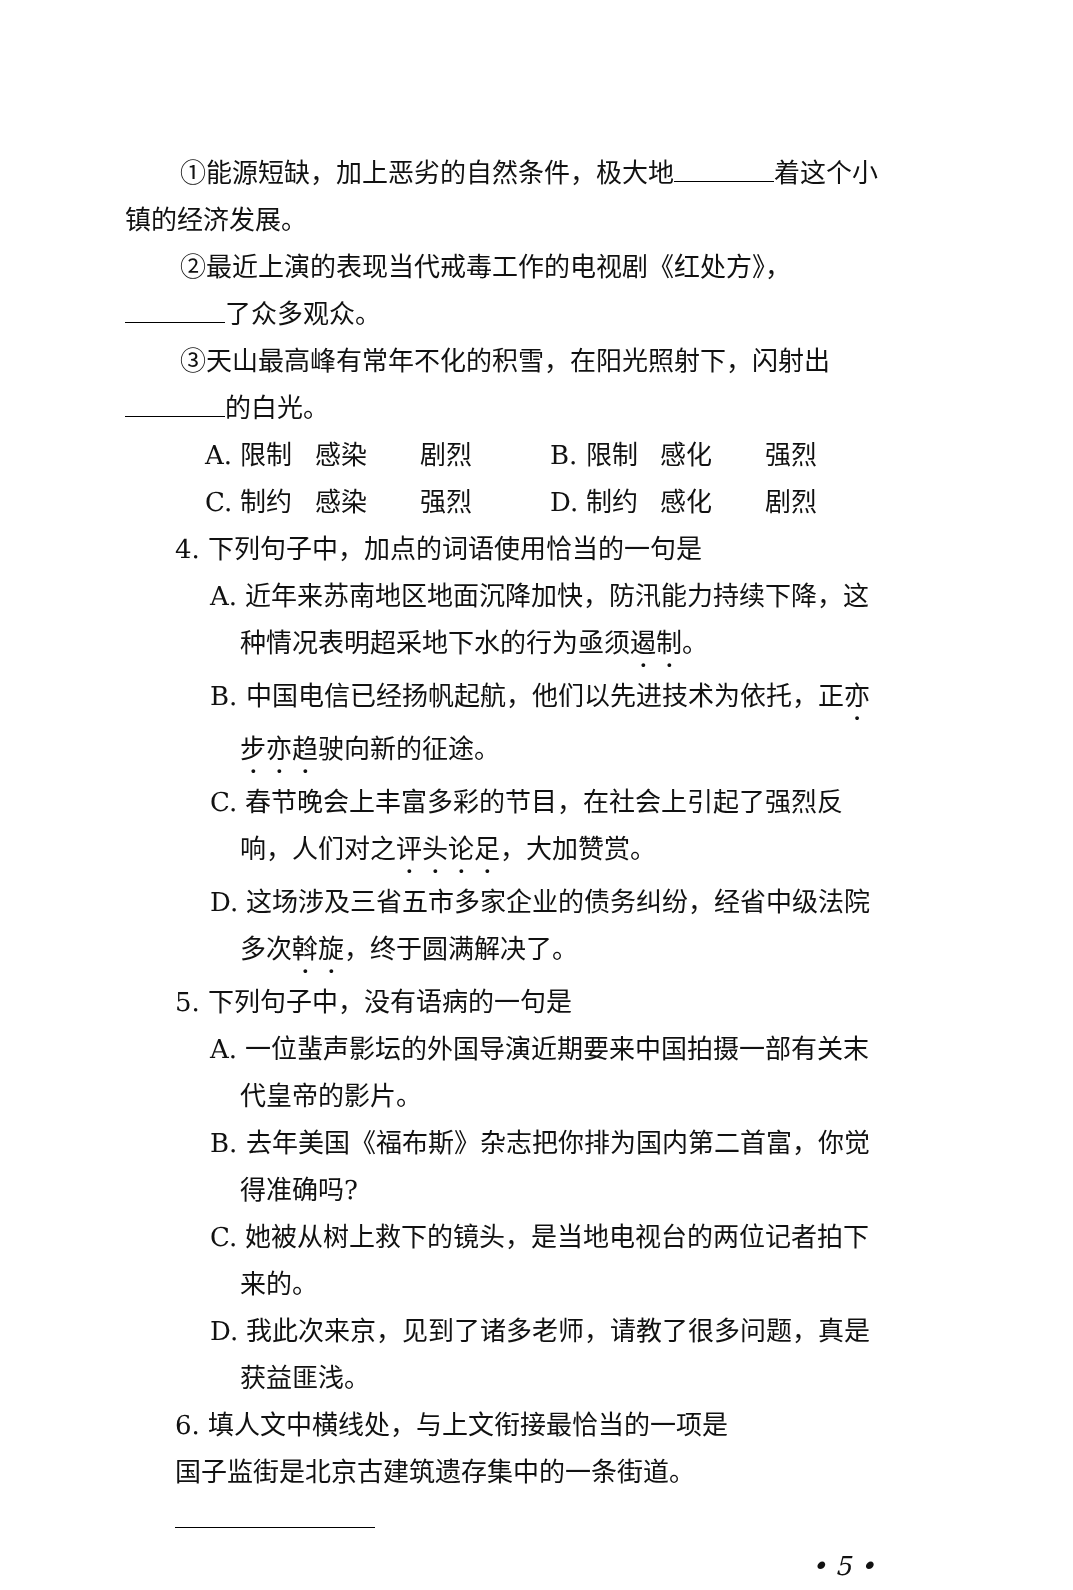①能源短缺，加上恶劣的自然条件，极大地 着这个小
镇的经济发展。
②最近上演的表现当代戒毒工作的电视剧《红处方》，
了众多观众。
③天山最高峰有常年不化的积雪，在阳光照射下，闪射出
的白光。
A. 限制 感染 剧烈 B. 限制 感化 强烈
C. 制约 感染 强烈 D. 制约 感化 剧烈
4. 下列句子中，加点的词语使用恰当的一句是
A. 近年来苏南地区地面沉降加快，防汛能力持续下降，这
种情况表明超采地下水的行为亟须遏制。
B. 中国电信已经扬帆起航，他们以先进技术为依托，正亦
步亦趋驶向新的征途。
C. 春节晚会上丰富多彩的节目，在社会上引起了强烈反
响，人们对之评头论足，大加赞赏。
D. 这场涉及三省五市多家企业的债务纠纷，经省中级法院
多次斡旋，终于圆满解决了。
5. 下列句子中，没有语病的一句是
A. 一位蜚声影坛的外国导演近期要来中国拍摄一部有关末
代皇帝的影片。
B. 去年美国《福布斯》杂志把你排为国内第二首富，你觉
得准确吗?
C. 她被从树上救下的镜头，是当地电视台的两位记者拍下
来的。
D. 我此次来京，见到了诸多老师，请教了很多问题，真是
获益匪浅。
6. 填人文中横线处，与上文衔接最恰当的一项是
国子监街是北京古建筑遗存集中的一条街道。
• 5 •